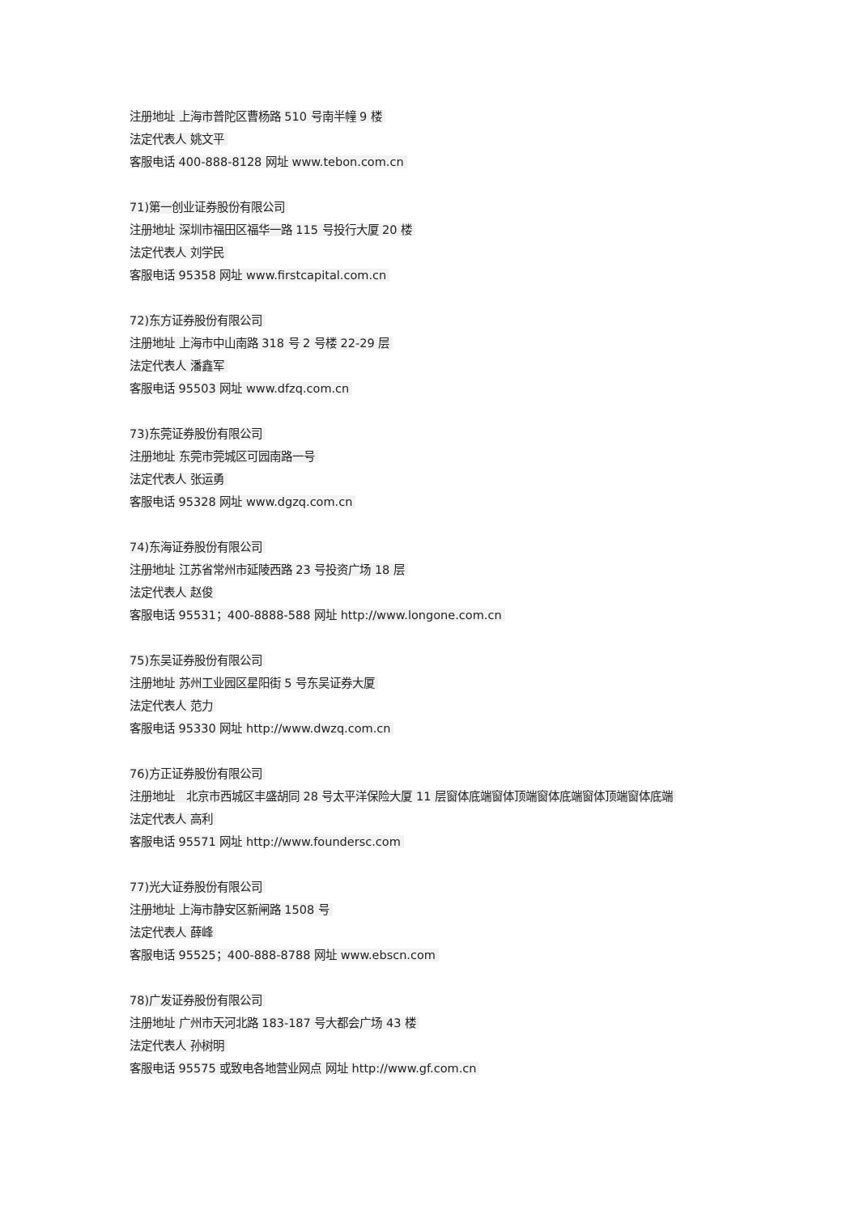注册地址 上海市普陀区曹杨路 510 号南半幢 9 楼
法定代表人 姚文平
客服电话 400-888-8128 网址 www.tebon.com.cn
71)第一创业证券股份有限公司
注册地址 深圳市福田区福华一路 115 号投行大厦 20 楼
法定代表人 刘学民
客服电话 95358 网址 www.firstcapital.com.cn
72)东方证券股份有限公司
注册地址 上海市中山南路 318 号 2 号楼 22-29 层
法定代表人 潘鑫军
客服电话 95503 网址 www.dfzq.com.cn
73)东莞证券股份有限公司
注册地址 东莞市莞城区可园南路一号
法定代表人 张运勇
客服电话 95328 网址 www.dgzq.com.cn
74)东海证券股份有限公司
注册地址 江苏省常州市延陵西路 23 号投资广场 18 层
法定代表人 赵俊
客服电话 95531；400-8888-588 网址 http://www.longone.com.cn
75)东吴证券股份有限公司
注册地址 苏州工业园区星阳街 5 号东吴证券大厦
法定代表人 范力
客服电话 95330 网址 http://www.dwzq.com.cn
76)方正证券股份有限公司
注册地址 北京市西城区丰盛胡同 28 号太平洋保险大厦 11 层窗体底端窗体顶端窗体底端窗体顶端窗体底端
法定代表人 高利
客服电话 95571 网址 http://www.foundersc.com
77)光大证券股份有限公司
注册地址 上海市静安区新闸路 1508 号
法定代表人 薛峰
客服电话 95525；400-888-8788 网址 www.ebscn.com
78)广发证券股份有限公司
注册地址 广州市天河北路 183-187 号大都会广场 43 楼
法定代表人 孙树明
客服电话 95575 或致电各地营业网点 网址 http://www.gf.com.cn